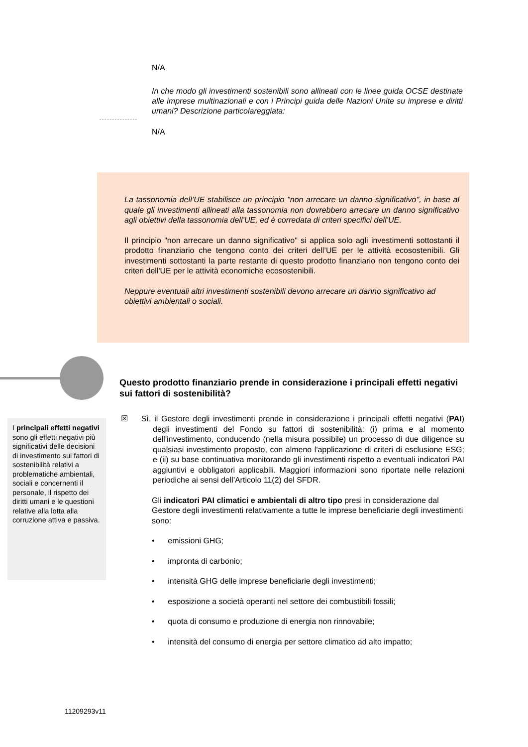N/A
In che modo gli investimenti sostenibili sono allineati con le linee guida OCSE destinate alle imprese multinazionali e con i Principi guida delle Nazioni Unite su imprese e diritti umani? Descrizione particolareggiata:
N/A
La tassonomia dell’UE stabilisce un principio "non arrecare un danno significativo", in base al quale gli investimenti allineati alla tassonomia non dovrebbero arrecare un danno significativo agli obiettivi della tassonomia dell’UE, ed è corredata di criteri specifici dell’UE.
Il principio "non arrecare un danno significativo" si applica solo agli investimenti sottostanti il prodotto finanziario che tengono conto dei criteri dell’UE per le attività ecosostenibili. Gli investimenti sottostanti la parte restante di questo prodotto finanziario non tengono conto dei criteri dell'UE per le attività economiche ecosostenibili.
Neppure eventuali altri investimenti sostenibili devono arrecare un danno significativo ad obiettivi ambientali o sociali.
Questo prodotto finanziario prende in considerazione i principali effetti negativi sui fattori di sostenibilità?
I principali effetti negativi sono gli effetti negativi più significativi delle decisioni di investimento sui fattori di sostenibilità relativi a problematiche ambientali, sociali e concernenti il personale, il rispetto dei diritti umani e le questioni relative alla lotta alla corruzione attiva e passiva.
☒ Sì, il Gestore degli investimenti prende in considerazione i principali effetti negativi (PAI) degli investimenti del Fondo su fattori di sostenibilità: (i) prima e al momento dell'investimento, conducendo (nella misura possibile) un processo di due diligence su qualsiasi investimento proposto, con almeno l'applicazione di criteri di esclusione ESG; e (ii) su base continuativa monitorando gli investimenti rispetto a eventuali indicatori PAI aggiuntivi e obbligatori applicabili. Maggiori informazioni sono riportate nelle relazioni periodiche ai sensi dell'Articolo 11(2) del SFDR.
Gli indicatori PAI climatici e ambientali di altro tipo presi in considerazione dal Gestore degli investimenti relativamente a tutte le imprese beneficiarie degli investimenti sono:
• emissioni GHG;
• impronta di carbonio;
• intensità GHG delle imprese beneficiarie degli investimenti;
• esposizione a società operanti nel settore dei combustibili fossili;
• quota di consumo e produzione di energia non rinnovabile;
• intensità del consumo di energia per settore climatico ad alto impatto;
11209293v11